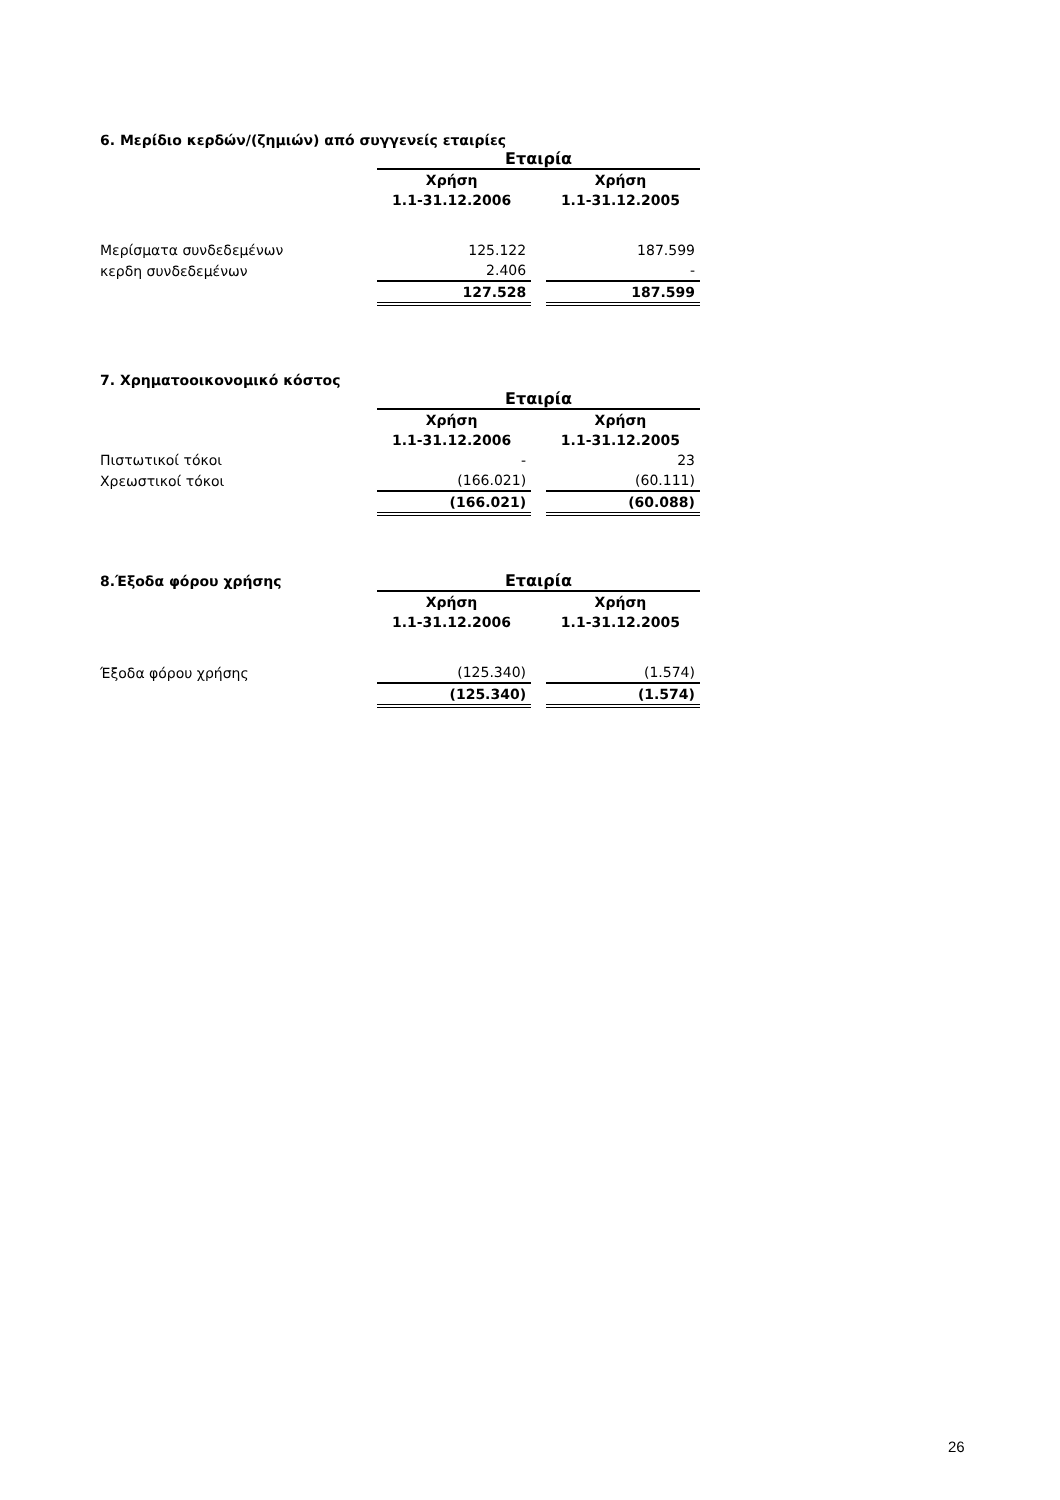6. Μερίδιο κερδών/(ζημιών) από συγγενείς εταιρίες
| | Εταιρία | | |
| | Χρήση | | Χρήση |
| | 1.1-31.12.2006 | | 1.1-31.12.2005 |
| Μερίσματα συνδεδεμένων | 125.122 | | 187.599 |
| κερδη συνδεδεμένων | 2.406 | | - |
| | 127.528 | | 187.599 |
7. Χρηματοοικονομικό κόστος
| | Εταιρία | | |
| | Χρήση | | Χρήση |
| | 1.1-31.12.2006 | | 1.1-31.12.2005 |
| Πιστωτικοί τόκοι | - | | 23 |
| Χρεωστικοί τόκοι | (166.021) | | (60.111) |
| | (166.021) | | (60.088) |
| 8.Έξοδα φόρου χρήσης | Εταιρία | | |
| | Χρήση | | Χρήση |
| | 1.1-31.12.2006 | | 1.1-31.12.2005 |
| Έξοδα φόρου χρήσης | (125.340) | | (1.574) |
| | (125.340) | | (1.574) |
26